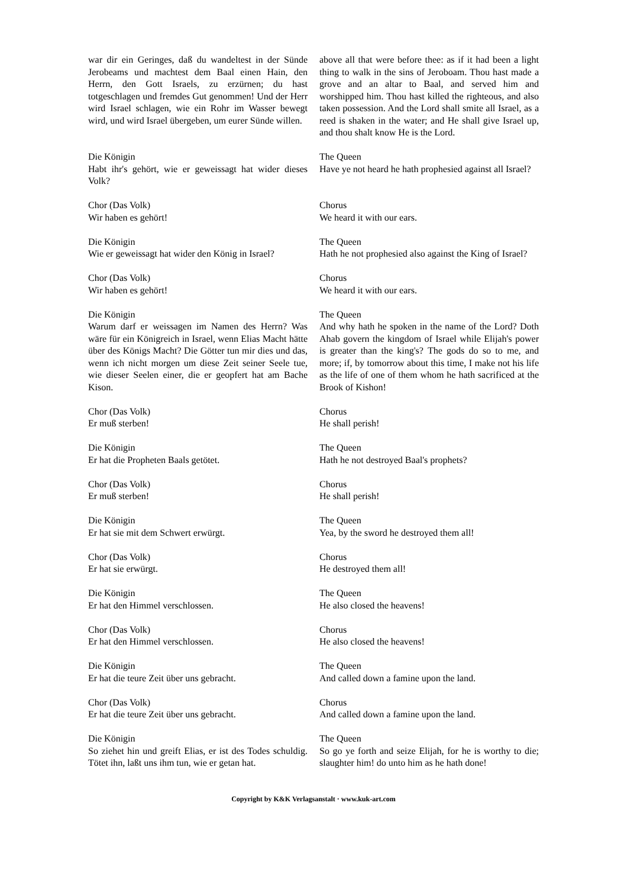war dir ein Geringes, daß du wandeltest in der Sünde Jerobeams und machtest dem Baal einen Hain, den Herrn, den Gott Israels, zu erzürnen; du hast totgeschlagen und fremdes Gut genommen! Und der Herr wird Israel schlagen, wie ein Rohr im Wasser bewegt wird, und wird Israel übergeben, um eurer Sünde willen.
above all that were before thee: as if it had been a light thing to walk in the sins of Jeroboam. Thou hast made a grove and an altar to Baal, and served him and worshipped him. Thou hast killed the righteous, and also taken possession. And the Lord shall smite all Israel, as a reed is shaken in the water; and He shall give Israel up, and thou shalt know He is the Lord.
Die Königin
Habt ihr's gehört, wie er geweissagt hat wider dieses Volk?
The Queen
Have ye not heard he hath prophesied against all Israel?
Chor (Das Volk)
Wir haben es gehört!
Chorus
We heard it with our ears.
Die Königin
Wie er geweissagt hat wider den König in Israel?
The Queen
Hath he not prophesied also against the King of Israel?
Chor (Das Volk)
Wir haben es gehört!
Chorus
We heard it with our ears.
Die Königin
Warum darf er weissagen im Namen des Herrn? Was wäre für ein Königreich in Israel, wenn Elias Macht hätte über des Königs Macht? Die Götter tun mir dies und das, wenn ich nicht morgen um diese Zeit seiner Seele tue, wie dieser Seelen einer, die er geopfert hat am Bache Kison.
The Queen
And why hath he spoken in the name of the Lord? Doth Ahab govern the kingdom of Israel while Elijah's power is greater than the king's? The gods do so to me, and more; if, by tomorrow about this time, I make not his life as the life of one of them whom he hath sacrificed at the Brook of Kishon!
Chor (Das Volk)
Er muß sterben!
Chorus
He shall perish!
Die Königin
Er hat die Propheten Baals getötet.
The Queen
Hath he not destroyed Baal's prophets?
Chor (Das Volk)
Er muß sterben!
Chorus
He shall perish!
Die Königin
Er hat sie mit dem Schwert erwürgt.
The Queen
Yea, by the sword he destroyed them all!
Chor (Das Volk)
Er hat sie erwürgt.
Chorus
He destroyed them all!
Die Königin
Er hat den Himmel verschlossen.
The Queen
He also closed the heavens!
Chor (Das Volk)
Er hat den Himmel verschlossen.
Chorus
He also closed the heavens!
Die Königin
Er hat die teure Zeit über uns gebracht.
The Queen
And called down a famine upon the land.
Chor (Das Volk)
Er hat die teure Zeit über uns gebracht.
Chorus
And called down a famine upon the land.
Die Königin
So ziehet hin und greift Elias, er ist des Todes schuldig. Tötet ihn, laßt uns ihm tun, wie er getan hat.
The Queen
So go ye forth and seize Elijah, for he is worthy to die; slaughter him! do unto him as he hath done!
Copyright by K&K Verlagsanstalt · www.kuk-art.com